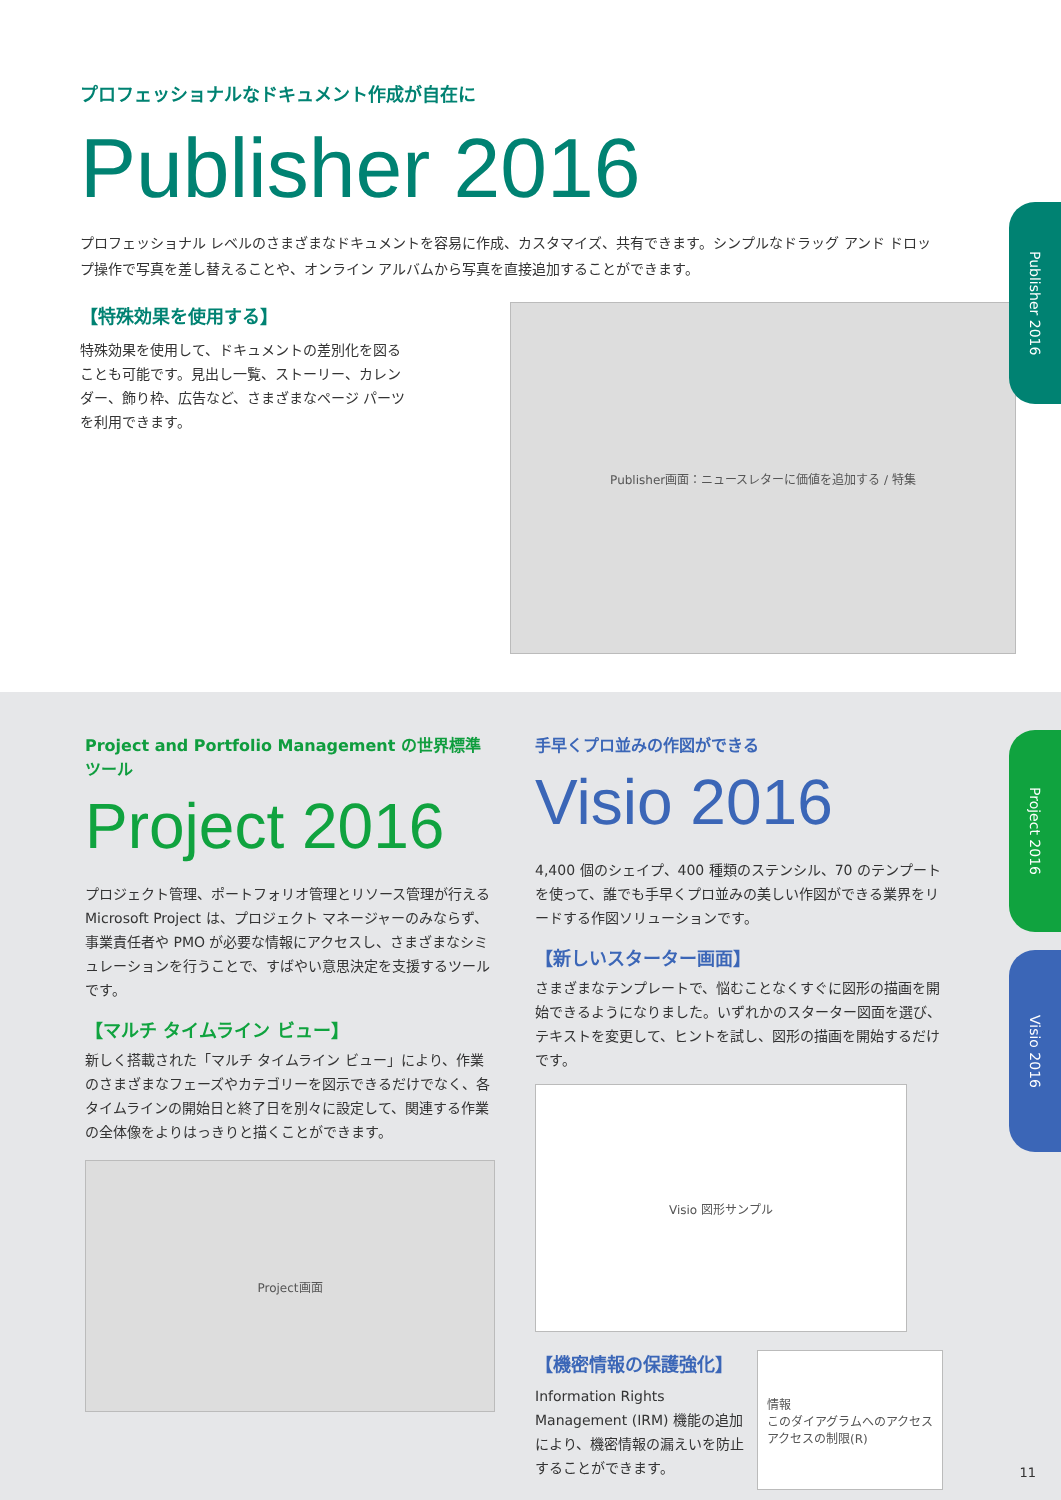プロフェッショナルなドキュメント作成が自在に
Publisher 2016
プロフェッショナル レベルのさまざまなドキュメントを容易に作成、カスタマイズ、共有できます。シンプルなドラッグ アンド ドロップ操作で写真を差し替えることや、オンライン アルバムから写真を直接追加することができます。
【特殊効果を使用する】
特殊効果を使用して、ドキュメントの差別化を図ることも可能です。見出し一覧、ストーリー、カレンダー、飾り枠、広告など、さまざまなページ パーツを利用できます。
Publisher画面：ニュースレターに価値を追加する / 特集
Publisher 2016
Project and Portfolio Management の世界標準ツール
Project 2016
プロジェクト管理、ポートフォリオ管理とリソース管理が行える Microsoft Project は、プロジェクト マネージャーのみならず、事業責任者や PMO が必要な情報にアクセスし、さまざまなシミュレーションを行うことで、すばやい意思決定を支援するツールです。
【マルチ タイムライン ビュー】
新しく搭載された「マルチ タイムライン ビュー」により、作業のさまざまなフェーズやカテゴリーを図示できるだけでなく、各タイムラインの開始日と終了日を別々に設定して、関連する作業の全体像をよりはっきりと描くことができます。
Project画面
手早くプロ並みの作図ができる
Visio 2016
4,400 個のシェイプ、400 種類のステンシル、70 のテンプートを使って、誰でも手早くプロ並みの美しい作図ができる業界をリードする作図ソリューションです。
【新しいスターター画面】
さまざまなテンプレートで、悩むことなくすぐに図形の描画を開始できるようになりました。いずれかのスターター図面を選び、テキストを変更して、ヒントを試し、図形の描画を開始するだけです。
Visio 図形サンプル
【機密情報の保護強化】
Information Rights Management (IRM) 機能の追加により、機密情報の漏えいを防止することができます。
情報
このダイアグラムへのアクセス
アクセスの制限(R)
11
Project 2016
Visio 2016